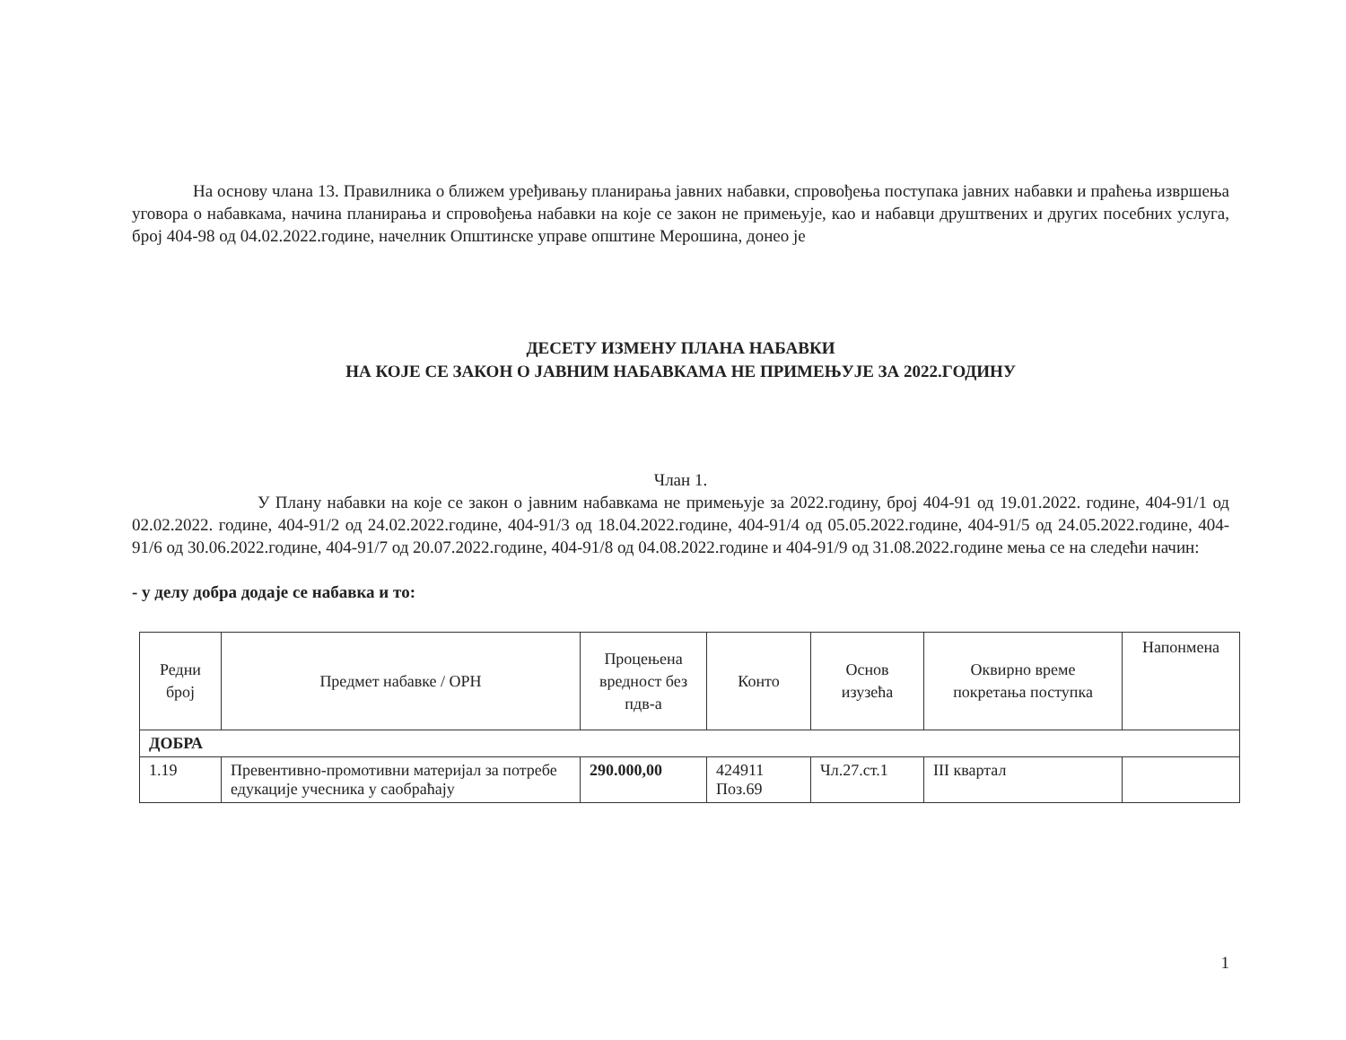На основу члана 13. Правилника о ближем уређивању планирања јавних набавки, спровођења поступака јавних набавки и праћења извршења уговора о набавкама, начина планирања и спровођења набавки на које се закон не примењује, као и набавци друштвених и других посебних услуга, број 404-98 од 04.02.2022.године, начелник Општинске управе општине Мерошина, донео је
ДЕСЕТУ ИЗМЕНУ ПЛАНА НАБАВКИ
НА КОЈЕ СЕ ЗАКОН О ЈАВНИМ НАБАВКАМА НЕ ПРИМЕЊУЈЕ ЗА 2022.ГОДИНУ
Члан 1.
У Плану набавки на које се закон о јавним набавкама не примењује за 2022.годину, број 404-91 од 19.01.2022. године, 404-91/1 од 02.02.2022. године, 404-91/2 од 24.02.2022.године, 404-91/3 од 18.04.2022.године, 404-91/4 од 05.05.2022.године, 404-91/5 од 24.05.2022.године, 404-91/6 од 30.06.2022.године, 404-91/7 од 20.07.2022.године, 404-91/8 од 04.08.2022.године и 404-91/9 од 31.08.2022.године мења се на следећи начин:
- у делу добра додаје се набавка и то:
| Редни број | Предмет набавке / ОРН | Процењена вредност без пдв-а | Конто | Основ изузећа | Оквирно време покретања поступка | Напонмена |
| --- | --- | --- | --- | --- | --- | --- |
| ДОБРА | | | | | | |
| 1.19 | Превентивно-промотивни материјал за потребе едукације учесника у саобраћају | 290.000,00 | 424911 Поз.69 | Чл.27.ст.1 | III квартал | |
1